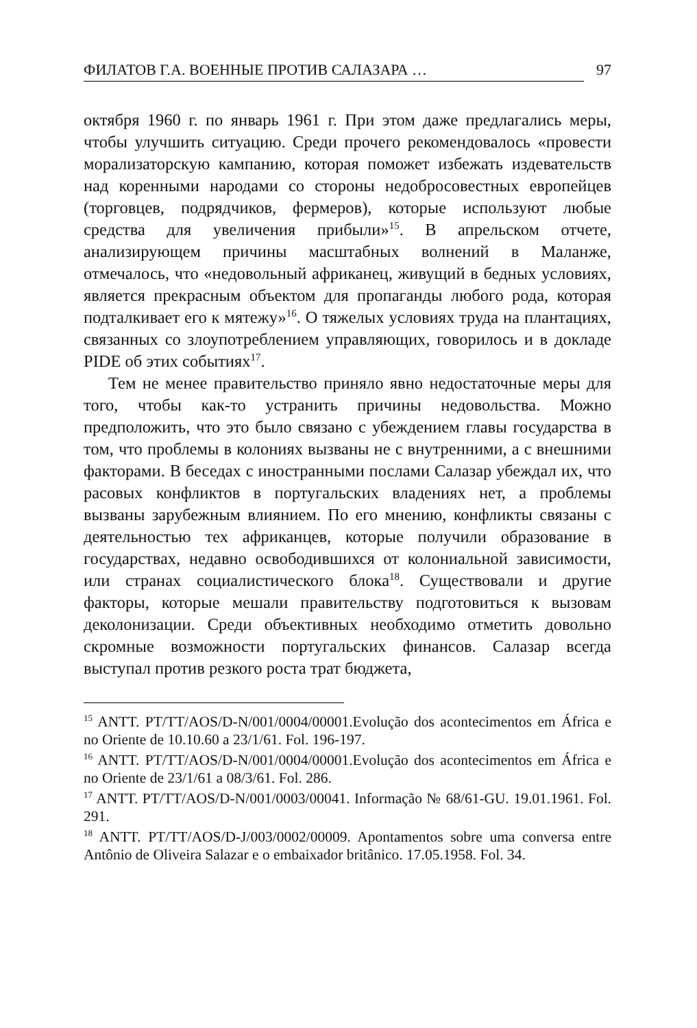ФИЛАТОВ Г.А. ВОЕННЫЕ ПРОТИВ САЛАЗАРА … 97
октября 1960 г. по январь 1961 г. При этом даже предлагались меры, чтобы улучшить ситуацию. Среди прочего рекомендовалось «провести морализаторскую кампанию, которая поможет избежать издевательств над коренными народами со стороны недобросовестных европейцев (торговцев, подрядчиков, фермеров), которые используют любые средства для увеличения прибыли»<sup>15</sup>. В апрельском отчете, анализирующем причины масштабных волнений в Маланже, отмечалось, что «недовольный африканец, живущий в бедных условиях, является прекрасным объектом для пропаганды любого рода, которая подталкивает его к мятежу»<sup>16</sup>. О тяжелых условиях труда на плантациях, связанных со злоупотреблением управляющих, говорилось и в докладе PIDE об этих событиях<sup>17</sup>.
Тем не менее правительство приняло явно недостаточные меры для того, чтобы как-то устранить причины недовольства. Можно предположить, что это было связано с убеждением главы государства в том, что проблемы в колониях вызваны не с внутренними, а с внешними факторами. В беседах с иностранными послами Салазар убеждал их, что расовых конфликтов в португальских владениях нет, а проблемы вызваны зарубежным влиянием. По его мнению, конфликты связаны с деятельностью тех африканцев, которые получили образование в государствах, недавно освободившихся от колониальной зависимости, или странах социалистического блока<sup>18</sup>. Существовали и другие факторы, которые мешали правительству подготовиться к вызовам деколонизации. Среди объективных необходимо отметить довольно скромные возможности португальских финансов. Салазар всегда выступал против резкого роста трат бюджета,
<sup>15</sup> ANTT. PT/TT/AOS/D-N/001/0004/00001.Evolução dos acontecimentos em África e no Oriente de 10.10.60 a 23/1/61. Fol. 196-197.
<sup>16</sup> ANTT. PT/TT/AOS/D-N/001/0004/00001.Evolução dos acontecimentos em África e no Oriente de 23/1/61 a 08/3/61. Fol. 286.
<sup>17</sup> ANTT. PT/TT/AOS/D-N/001/0003/00041. Informação № 68/61-GU. 19.01.1961. Fol. 291.
<sup>18</sup> ANTT. PT/TT/AOS/D-J/003/0002/00009. Apontamentos sobre uma conversa entre Antônio de Oliveira Salazar e o embaixador britânico. 17.05.1958. Fol. 34.